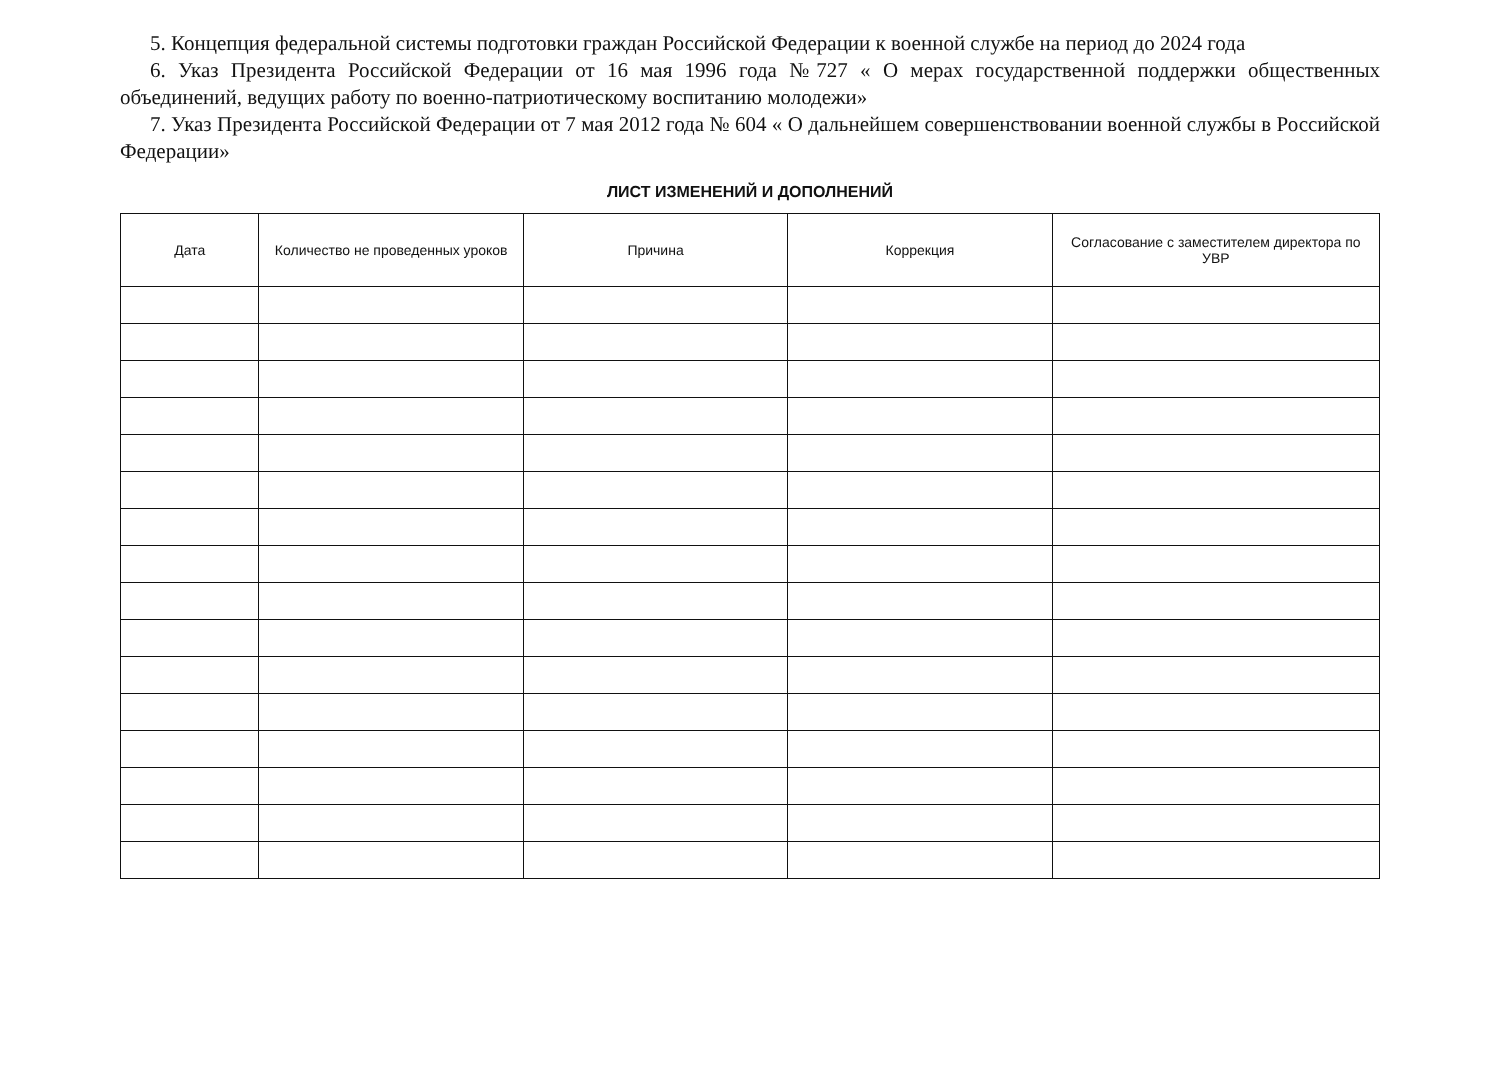5. Концепция федеральной системы подготовки граждан Российской Федерации к военной службе на период до 2024 года
6. Указ Президента Российской Федерации от 16 мая 1996 года №727 « О мерах государственной поддержки общественных объединений, ведущих работу по военно-патриотическому воспитанию молодежи»
7. Указ Президента Российской Федерации от 7 мая 2012 года № 604 « О дальнейшем совершенствовании военной службы в Российской Федерации»
ЛИСТ ИЗМЕНЕНИЙ И ДОПОЛНЕНИЙ
| Дата | Количество не проведенных уроков | Причина | Коррекция | Согласование с заместителем директора по УВР |
| --- | --- | --- | --- | --- |